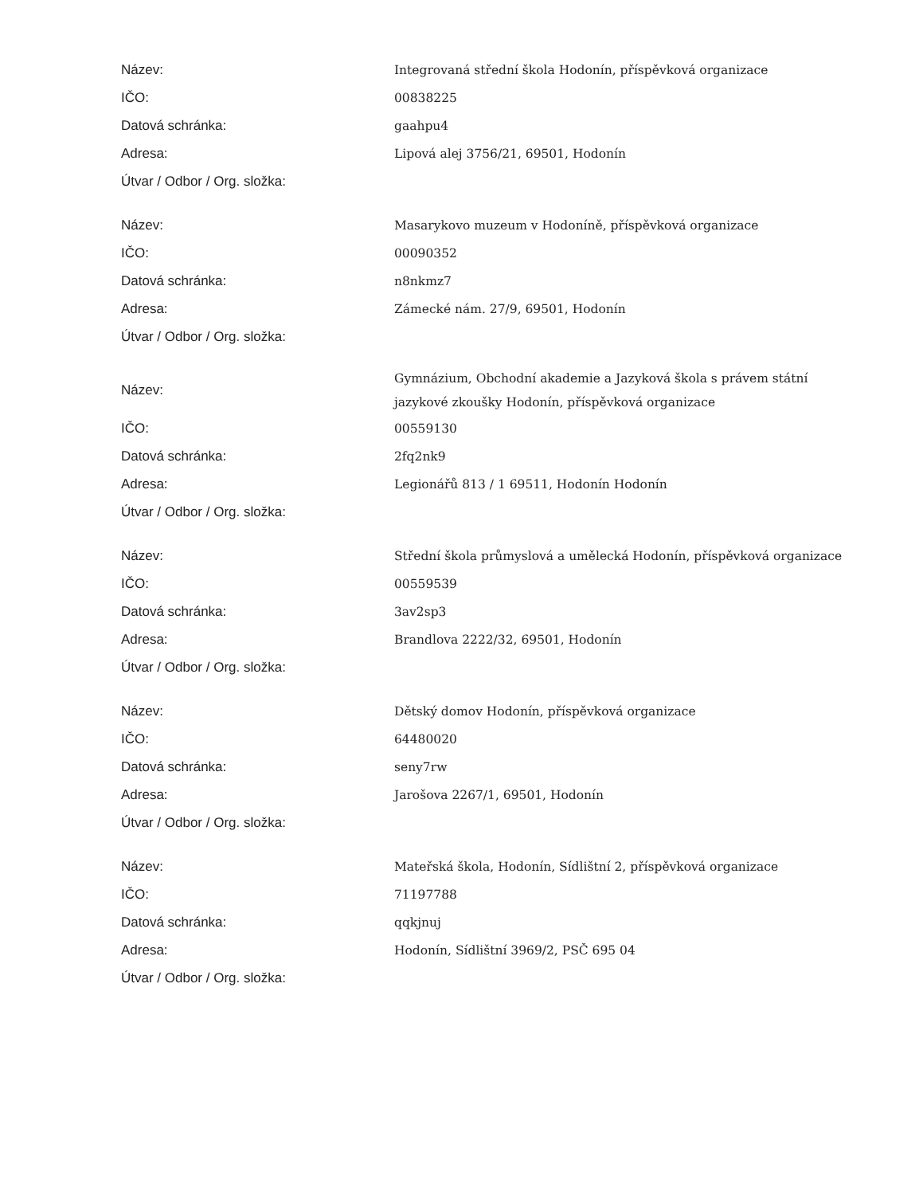| Název: | Integrovaná střední škola Hodonín, příspěvková organizace |
| IČO: | 00838225 |
| Datová schránka: | gaahpu4 |
| Adresa: | Lipová alej 3756/21, 69501, Hodonín |
| Útvar / Odbor / Org. složka: | |
| Název: | Masarykovo muzeum v Hodoníně, příspěvková organizace |
| IČO: | 00090352 |
| Datová schránka: | n8nkmz7 |
| Adresa: | Zámecké nám. 27/9, 69501, Hodonín |
| Útvar / Odbor / Org. složka: | |
| Název: | Gymnázium, Obchodní akademie a Jazyková škola s právem státní jazykové zkoušky Hodonín, příspěvková organizace |
| IČO: | 00559130 |
| Datová schránka: | 2fq2nk9 |
| Adresa: | Legionářů 813 / 1 69511, Hodonín Hodonín |
| Útvar / Odbor / Org. složka: | |
| Název: | Střední škola průmyslová a umělecká Hodonín, příspěvková organizace |
| IČO: | 00559539 |
| Datová schránka: | 3av2sp3 |
| Adresa: | Brandlova 2222/32, 69501, Hodonín |
| Útvar / Odbor / Org. složka: | |
| Název: | Dětský domov Hodonín, příspěvková organizace |
| IČO: | 64480020 |
| Datová schránka: | seny7rw |
| Adresa: | Jarošova 2267/1, 69501, Hodonín |
| Útvar / Odbor / Org. složka: | |
| Název: | Mateřská škola, Hodonín, Sídlištní 2, příspěvková organizace |
| IČO: | 71197788 |
| Datová schránka: | qqkjnuj |
| Adresa: | Hodonín, Sídlištní 3969/2, PSČ 695 04 |
| Útvar / Odbor / Org. složka: | |